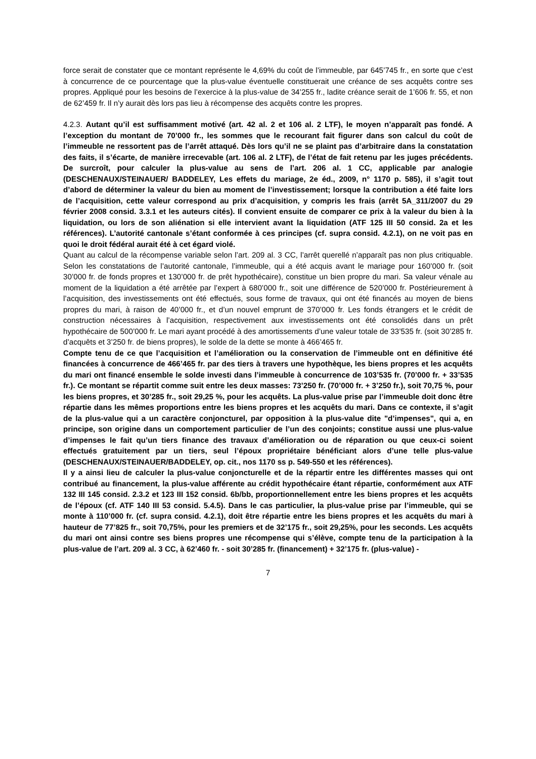force serait de constater que ce montant représente le 4,69% du coût de l’immeuble, par 645’745 fr., en sorte que c’est à concurrence de ce pourcentage que la plus-value éventuelle constituerait une créance de ses acquêts contre ses propres. Appliqué pour les besoins de l’exercice à la plus-value de 34’255 fr., ladite créance serait de 1’606 fr. 55, et non de 62’459 fr. Il n’y aurait dès lors pas lieu à récompense des acquêts contre les propres.
4.2.3. Autant qu’il est suffisamment motivé (art. 42 al. 2 et 106 al. 2 LTF), le moyen n’apparaît pas fondé. A l’exception du montant de 70’000 fr., les sommes que le recourant fait figurer dans son calcul du coût de l’immeuble ne ressortent pas de l’arrêt attaqué. Dès lors qu’il ne se plaint pas d’arbitraire dans la constatation des faits, il s’écarte, de manière irrecevable (art. 106 al. 2 LTF), de l’état de fait retenu par les juges précédents. De surcroît, pour calculer la plus-value au sens de l’art. 206 al. 1 CC, applicable par analogie (DESCHENAUX/STEINAUER/ BADDELEY, Les effets du mariage, 2e éd., 2009, n° 1170 p. 585), il s’agit tout d’abord de déterminer la valeur du bien au moment de l’investissement; lorsque la contribution a été faite lors de l’acquisition, cette valeur correspond au prix d’acquisition, y compris les frais (arrêt 5A_311/2007 du 29 février 2008 consid. 3.3.1 et les auteurs cités). Il convient ensuite de comparer ce prix à la valeur du bien à la liquidation, ou lors de son aliénation si elle intervient avant la liquidation (ATF 125 III 50 consid. 2a et les références). L’autorité cantonale s’étant conformée à ces principes (cf. supra consid. 4.2.1), on ne voit pas en quoi le droit fédéral aurait été à cet égard violé.
Quant au calcul de la récompense variable selon l’art. 209 al. 3 CC, l’arrêt querellé n’apparaît pas non plus critiquable. Selon les constatations de l’autorité cantonale, l’immeuble, qui a été acquis avant le mariage pour 160’000 fr. (soit 30’000 fr. de fonds propres et 130’000 fr. de prêt hypothécaire), constitue un bien propre du mari. Sa valeur vénale au moment de la liquidation a été arrêtée par l’expert à 680’000 fr., soit une différence de 520’000 fr. Postérieurement à l’acquisition, des investissements ont été effectués, sous forme de travaux, qui ont été financés au moyen de biens propres du mari, à raison de 40’000 fr., et d’un nouvel emprunt de 370’000 fr. Les fonds étrangers et le crédit de construction nécessaires à l’acquisition, respectivement aux investissements ont été consolidés dans un prêt hypothécaire de 500’000 fr. Le mari ayant procédé à des amortissements d’une valeur totale de 33’535 fr. (soit 30’285 fr. d’acquêts et 3’250 fr. de biens propres), le solde de la dette se monte à 466’465 fr.
Compte tenu de ce que l’acquisition et l’amélioration ou la conservation de l’immeuble ont en définitive été financées à concurrence de 466’465 fr. par des tiers à travers une hypothèque, les biens propres et les acquêts du mari ont financé ensemble le solde investi dans l’immeuble à concurrence de 103’535 fr. (70’000 fr. + 33’535 fr.). Ce montant se répartit comme suit entre les deux masses: 73’250 fr. (70’000 fr. + 3’250 fr.), soit 70,75 %, pour les biens propres, et 30’285 fr., soit 29,25 %, pour les acquêts. La plus-value prise par l’immeuble doit donc être répartie dans les mêmes proportions entre les biens propres et les acquêts du mari. Dans ce contexte, il s’agit de la plus-value qui a un caractère conjoncturel, par opposition à la plus-value dite "d’impenses", qui a, en principe, son origine dans un comportement particulier de l’un des conjoints; constitue aussi une plus-value d’impenses le fait qu’un tiers finance des travaux d’amélioration ou de réparation ou que ceux-ci soient effectués gratuitement par un tiers, seul l’époux propriétaire bénéficiant alors d’une telle plus-value (DESCHENAUX/STEINAUER/BADDELEY, op. cit., nos 1170 ss p. 549-550 et les références).
Il y a ainsi lieu de calculer la plus-value conjoncturelle et de la répartir entre les différentes masses qui ont contribué au financement, la plus-value afférente au crédit hypothécaire étant répartie, conformément aux ATF 132 III 145 consid. 2.3.2 et 123 III 152 consid. 6b/bb, proportionnellement entre les biens propres et les acquêts de l’époux (cf. ATF 140 III 53 consid. 5.4.5). Dans le cas particulier, la plus-value prise par l’immeuble, qui se monte à 110’000 fr. (cf. supra consid. 4.2.1), doit être répartie entre les biens propres et les acquêts du mari à hauteur de 77’825 fr., soit 70,75%, pour les premiers et de 32’175 fr., soit 29,25%, pour les seconds. Les acquêts du mari ont ainsi contre ses biens propres une récompense qui s’élève, compte tenu de la participation à la plus-value de l’art. 209 al. 3 CC, à 62’460 fr. - soit 30’285 fr. (financement) + 32’175 fr. (plus-value) -
7